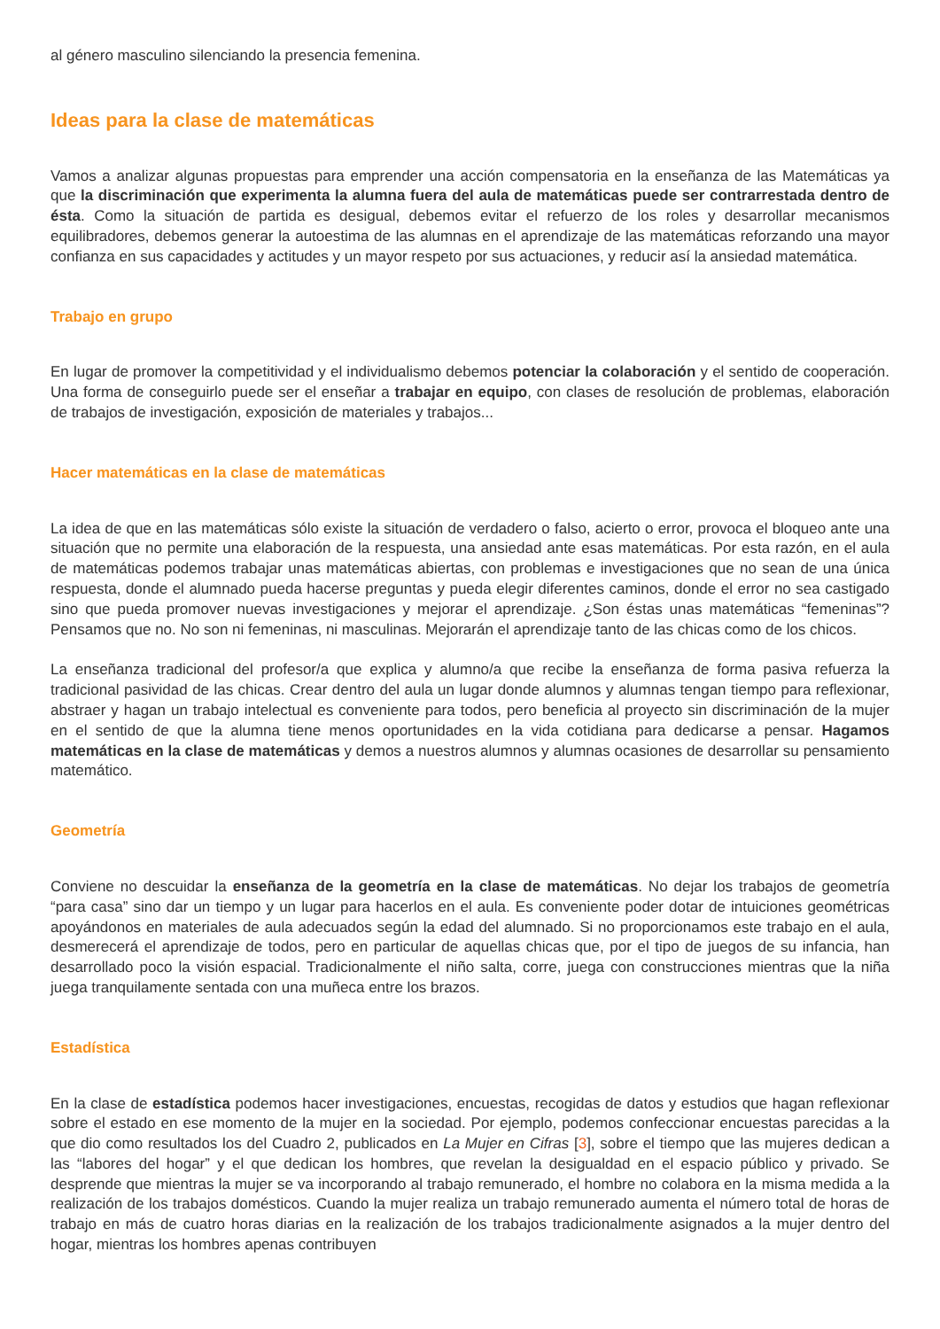al género masculino silenciando la presencia femenina.
Ideas para la clase de matemáticas
Vamos a analizar algunas propuestas para emprender una acción compensatoria en la enseñanza de las Matemáticas ya que la discriminación que experimenta la alumna fuera del aula de matemáticas puede ser contrarrestada dentro de ésta. Como la situación de partida es desigual, debemos evitar el refuerzo de los roles y desarrollar mecanismos equilibradores, debemos generar la autoestima de las alumnas en el aprendizaje de las matemáticas reforzando una mayor confianza en sus capacidades y actitudes y un mayor respeto por sus actuaciones, y reducir así la ansiedad matemática.
Trabajo en grupo
En lugar de promover la competitividad y el individualismo debemos potenciar la colaboración y el sentido de cooperación. Una forma de conseguirlo puede ser el enseñar a trabajar en equipo, con clases de resolución de problemas, elaboración de trabajos de investigación, exposición de materiales y trabajos...
Hacer matemáticas en la clase de matemáticas
La idea de que en las matemáticas sólo existe la situación de verdadero o falso, acierto o error, provoca el bloqueo ante una situación que no permite una elaboración de la respuesta, una ansiedad ante esas matemáticas. Por esta razón, en el aula de matemáticas podemos trabajar unas matemáticas abiertas, con problemas e investigaciones que no sean de una única respuesta, donde el alumnado pueda hacerse preguntas y pueda elegir diferentes caminos, donde el error no sea castigado sino que pueda promover nuevas investigaciones y mejorar el aprendizaje. ¿Son éstas unas matemáticas “femeninas”? Pensamos que no. No son ni femeninas, ni masculinas. Mejorarán el aprendizaje tanto de las chicas como de los chicos.
La enseñanza tradicional del profesor/a que explica y alumno/a que recibe la enseñanza de forma pasiva refuerza la tradicional pasividad de las chicas. Crear dentro del aula un lugar donde alumnos y alumnas tengan tiempo para reflexionar, abstraer y hagan un trabajo intelectual es conveniente para todos, pero beneficia al proyecto sin discriminación de la mujer en el sentido de que la alumna tiene menos oportunidades en la vida cotidiana para dedicarse a pensar. Hagamos matemáticas en la clase de matemáticas y demos a nuestros alumnos y alumnas ocasiones de desarrollar su pensamiento matemático.
Geometría
Conviene no descuidar la enseñanza de la geometría en la clase de matemáticas. No dejar los trabajos de geometría “para casa” sino dar un tiempo y un lugar para hacerlos en el aula. Es conveniente poder dotar de intuiciones geométricas apoyándonos en materiales de aula adecuados según la edad del alumnado. Si no proporcionamos este trabajo en el aula, desmerecerá el aprendizaje de todos, pero en particular de aquellas chicas que, por el tipo de juegos de su infancia, han desarrollado poco la visión espacial. Tradicionalmente el niño salta, corre, juega con construcciones mientras que la niña juega tranquilamente sentada con una muñeca entre los brazos.
Estadística
En la clase de estadística podemos hacer investigaciones, encuestas, recogidas de datos y estudios que hagan reflexionar sobre el estado en ese momento de la mujer en la sociedad. Por ejemplo, podemos confeccionar encuestas parecidas a la que dio como resultados los del Cuadro 2, publicados en La Mujer en Cifras [3], sobre el tiempo que las mujeres dedican a las “labores del hogar” y el que dedican los hombres, que revelan la desigualdad en el espacio público y privado. Se desprende que mientras la mujer se va incorporando al trabajo remunerado, el hombre no colabora en la misma medida a la realización de los trabajos domésticos. Cuando la mujer realiza un trabajo remunerado aumenta el número total de horas de trabajo en más de cuatro horas diarias en la realización de los trabajos tradicionalmente asignados a la mujer dentro del hogar, mientras los hombres apenas contribuyen